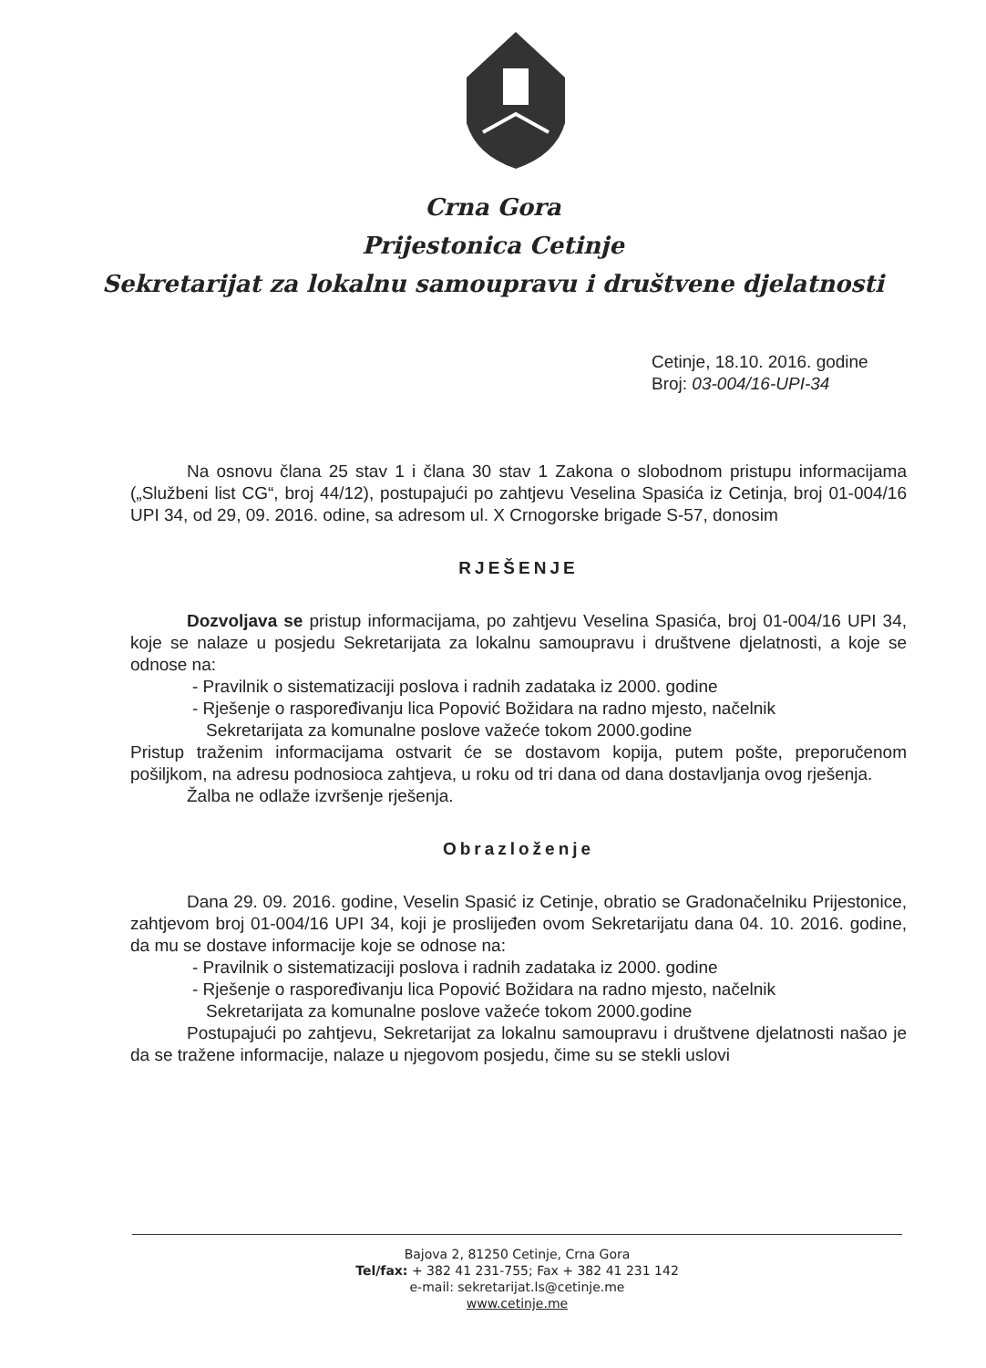Crna Gora
Prijestonica Cetinje
Sekretarijat za lokalnu samoupravu i društvene djelatnosti
Cetinje, 18.10. 2016. godine
Broj: 03-004/16-UPI-34
Na osnovu člana 25 stav 1 i člana 30 stav 1 Zakona o slobodnom pristupu informacijama („Službeni list CG“, broj 44/12), postupajući po zahtjevu Veselina Spasića iz Cetinja, broj 01-004/16 UPI 34, od 29, 09. 2016. odine, sa adresom ul. X Crnogorske brigade S-57, donosim
RJEŠENJE
Dozvoljava se pristup informacijama, po zahtjevu Veselina Spasića, broj 01-004/16 UPI 34, koje se nalaze u posjedu Sekretarijata za lokalnu samoupravu i društvene djelatnosti, a koje se odnose na:
- Pravilnik o sistematizaciji poslova i radnih zadataka iz 2000. godine
- Rješenje o raspoređivanju lica Popović Božidara na radno mjesto, načelnik
Sekretarijata za komunalne poslove važeće tokom 2000.godine
Pristup traženim informacijama ostvarit će se dostavom kopija, putem pošte, preporučenom pošiljkom, na adresu podnosioca zahtjeva, u roku od tri dana od dana dostavljanja ovog rješenja.
Žalba ne odlaže izvršenje rješenja.
Obrazloženje
Dana 29. 09. 2016. godine, Veselin Spasić iz Cetinje, obratio se Gradonačelniku Prijestonice, zahtjevom broj 01-004/16 UPI 34, koji je proslijeđen ovom Sekretarijatu dana 04. 10. 2016. godine, da mu se dostave informacije koje se odnose na:
- Pravilnik o sistematizaciji poslova i radnih zadataka iz 2000. godine
- Rješenje o raspoređivanju lica Popović Božidara na radno mjesto, načelnik
Sekretarijata za komunalne poslove važeće tokom 2000.godine
Postupajući po zahtjevu, Sekretarijat za lokalnu samoupravu i društvene djelatnosti našao je da se tražene informacije, nalaze u njegovom posjedu, čime su se stekli uslovi
Bajova 2, 81250 Cetinje, Crna Gora
Tel/fax: + 382 41 231-755; Fax + 382 41 231 142
e-mail: sekretarijat.ls@cetinje.me
www.cetinje.me